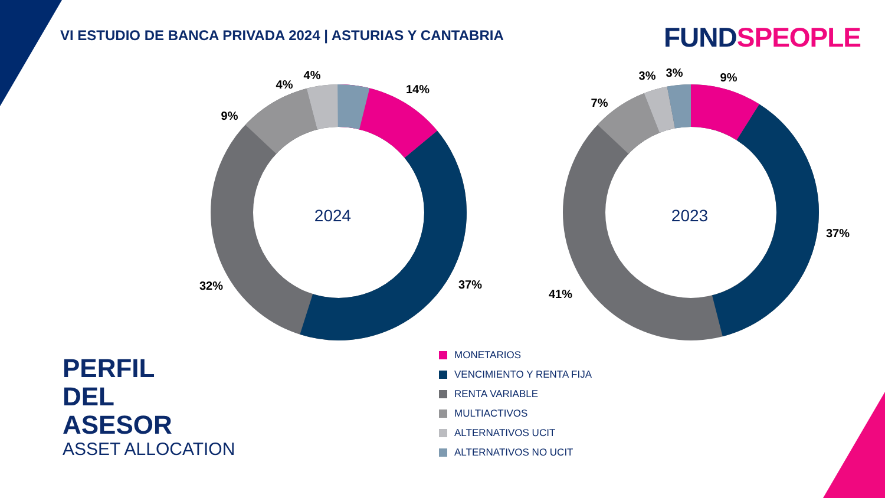VI ESTUDIO DE BANCA PRIVADA 2024 | ASTURIAS Y CANTABRIA
FUNDSPEOPLE
2024
2023
14%
37%
32%
9%
4%
4%
9%
37%
41%
7%
3%
3%
PERFIL
DEL
ASESOR
ASSET ALLOCATION
MONETARIOS
VENCIMIENTO Y RENTA FIJA
RENTA VARIABLE
MULTIACTIVOS
ALTERNATIVOS UCIT
ALTERNATIVOS NO UCIT